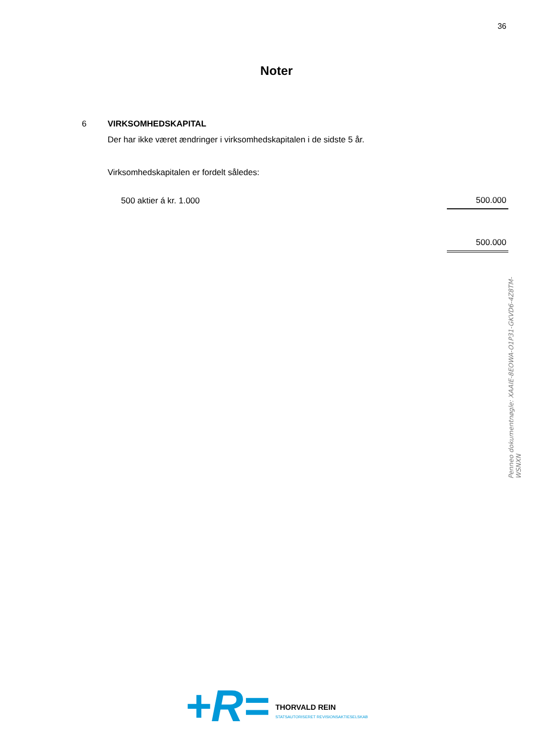36
Noter
6 VIRKSOMHEDSKAPITAL
Der har ikke været ændringer i virksomhedskapitalen i de sidste 5 år.
Virksomhedskapitalen er fordelt således:
| 500 aktier á kr. 1.000 | 500.000 |
| | 500.000 |
Penneo dokumentnøgle: XAAIE-8EOWA-O1P31-GKVD6-4Z8TM-WSNXN
+R=
THORVALD REIN
STATSAUTORISERET REVISIONSAKTIESELSKAB